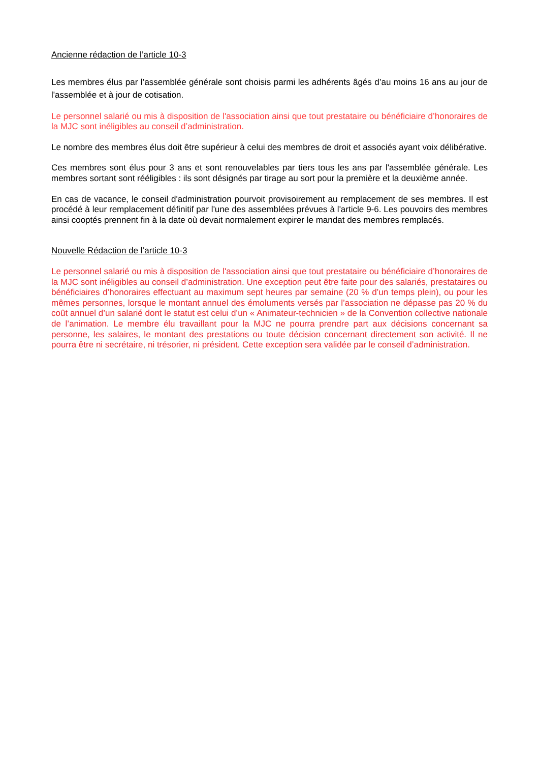Ancienne rédaction de l’article 10-3
Les membres élus par l’assemblée générale sont choisis parmi les adhérents âgés d’au moins 16 ans au jour de l'assemblée et à jour de cotisation.
Le personnel salarié ou mis à disposition de l'association ainsi que tout prestataire ou bénéficiaire d’honoraires de la MJC sont inéligibles au conseil d’administration.
Le nombre des membres élus doit être supérieur à celui des membres de droit et associés ayant voix délibérative.
Ces membres sont élus pour 3 ans et sont renouvelables par tiers tous les ans par l'assemblée générale. Les membres sortant sont rééligibles : ils sont désignés par tirage au sort pour la première et la deuxième année.
En cas de vacance, le conseil d'administration pourvoit provisoirement au remplacement de ses membres. Il est procédé à leur remplacement définitif par l'une des assemblées prévues à l'article 9-6. Les pouvoirs des membres ainsi cooptés prennent fin à la date où devait normalement expirer le mandat des membres remplacés.
Nouvelle Rédaction de l’article 10-3
Le personnel salarié ou mis à disposition de l'association ainsi que tout prestataire ou bénéficiaire d’honoraires de la MJC sont inéligibles au conseil d’administration. Une exception peut être faite pour des salariés, prestataires ou bénéficiaires d’honoraires effectuant au maximum sept heures par semaine (20 % d’un temps plein), ou pour les mêmes personnes, lorsque le montant annuel des émoluments versés par l’association ne dépasse pas 20 % du coût annuel d’un salarié dont le statut est celui d’un « Animateur-technicien » de la Convention collective nationale de l’animation. Le membre élu travaillant pour la MJC ne pourra prendre part aux décisions concernant sa personne, les salaires, le montant des prestations ou toute décision concernant directement son activité. Il ne pourra être ni secrétaire, ni trésorier, ni président. Cette exception sera validée par le conseil d’administration.